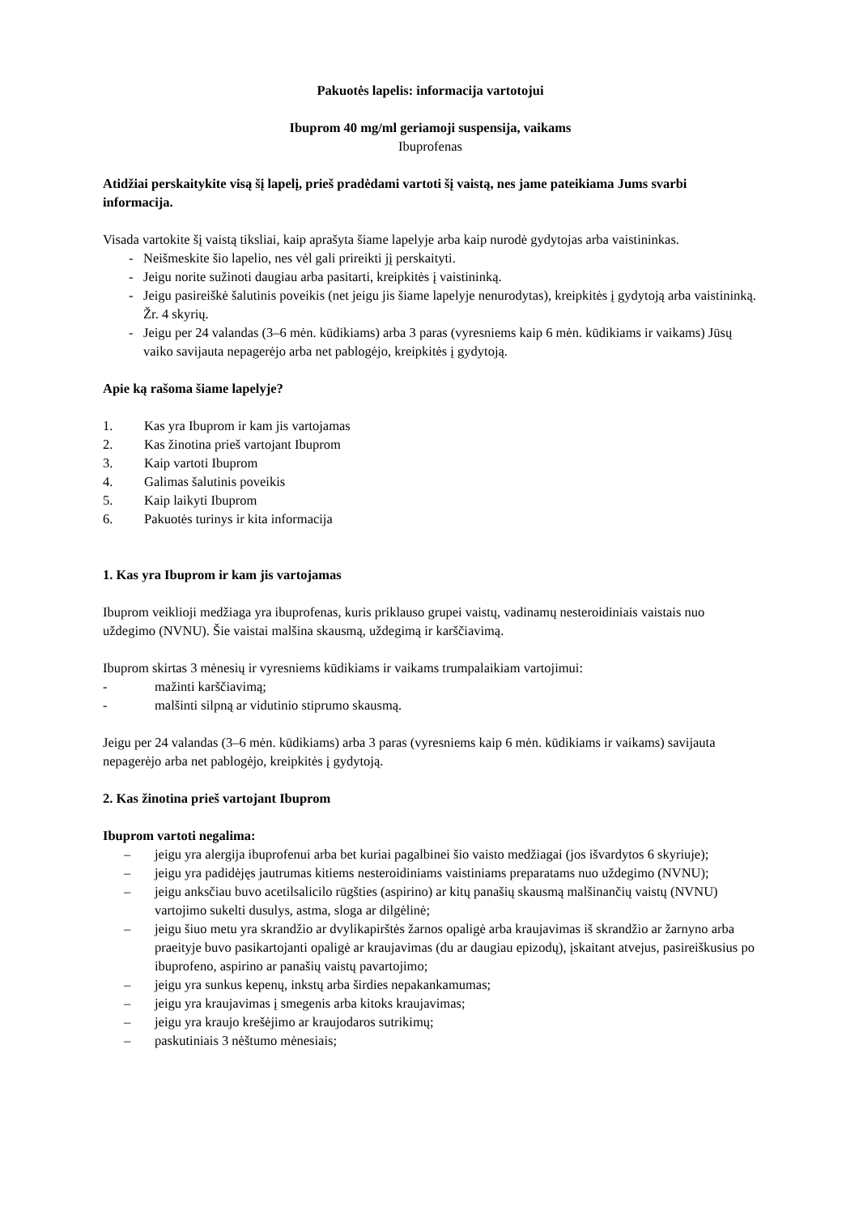Pakuotės lapelis: informacija vartotojui
Ibuprom 40 mg/ml geriamoji suspensija, vaikams
Ibuprofenas
Atidžiai perskaitykite visą šį lapelį, prieš pradėdami vartoti šį vaistą, nes jame pateikiama Jums svarbi informacija.
Visada vartokite šį vaistą tiksliai, kaip aprašyta šiame lapelyje arba kaip nurodė gydytojas arba vaistininkas.
- Neišmeskite šio lapelio, nes vėl gali prireikti jį perskaityti.
- Jeigu norite sužinoti daugiau arba pasitarti, kreipkitės į vaistininką.
- Jeigu pasireiškė šalutinis poveikis (net jeigu jis šiame lapelyje nenurodytas), kreipkitės į gydytoją arba vaistininką. Žr. 4 skyrių.
- Jeigu per 24 valandas (3–6 mėn. kūdikiams) arba 3 paras (vyresniems kaip 6 mėn. kūdikiams ir vaikams) Jūsų vaiko savijauta nepagerėjo arba net pablogėjo, kreipkitės į gydytoją.
Apie ką rašoma šiame lapelyje?
1. Kas yra Ibuprom ir kam jis vartojamas
2. Kas žinotina prieš vartojant Ibuprom
3. Kaip vartoti Ibuprom
4. Galimas šalutinis poveikis
5. Kaip laikyti Ibuprom
6. Pakuotės turinys ir kita informacija
1. Kas yra Ibuprom ir kam jis vartojamas
Ibuprom veiklioji medžiaga yra ibuprofenas, kuris priklauso grupei vaistų, vadinamų nesteroidiniais vaistais nuo uždegimo (NVNU). Šie vaistai malšina skausmą, uždegimą ir karščiavimą.
Ibuprom skirtas 3 mėnesių ir vyresniems kūdikiams ir vaikams trumpalaikiam vartojimui:
- mažinti karščiavimą;
- malšinti silpną ar vidutinio stiprumo skausmą.
Jeigu per 24 valandas (3–6 mėn. kūdikiams) arba 3 paras (vyresniems kaip 6 mėn. kūdikiams ir vaikams) savijauta nepagerėjo arba net pablogėjo, kreipkitės į gydytoją.
2. Kas žinotina prieš vartojant Ibuprom
Ibuprom vartoti negalima:
– jeigu yra alergija ibuprofenui arba bet kuriai pagalbinei šio vaisto medžiagai (jos išvardytos 6 skyriuje);
– jeigu yra padidėjęs jautrumas kitiems nesteroidiniams vaistiniams preparatams nuo uždegimo (NVNU);
– jeigu anksčiau buvo acetilsalicilo rūgšties (aspirino) ar kitų panašių skausmą malšinančių vaistų (NVNU) vartojimo sukelti dusulys, astma, sloga ar dilgėlinė;
– jeigu šiuo metu yra skrandžio ar dvylikapirštės žarnos opaligė arba kraujavimas iš skrandžio ar žarnyno arba praeityje buvo pasikartojanti opaligė ar kraujavimas (du ar daugiau epizodų), įskaitant atvejus, pasireiškusius po ibuprofeno, aspirino ar panašių vaistų pavartojimo;
– jeigu yra sunkus kepenų, inkstų arba širdies nepakankamumas;
– jeigu yra kraujavimas į smegenis arba kitoks kraujavimas;
– jeigu yra kraujo krešėjimo ar kraujodaros sutrikimų;
– paskutiniais 3 nėštumo mėnesiais;